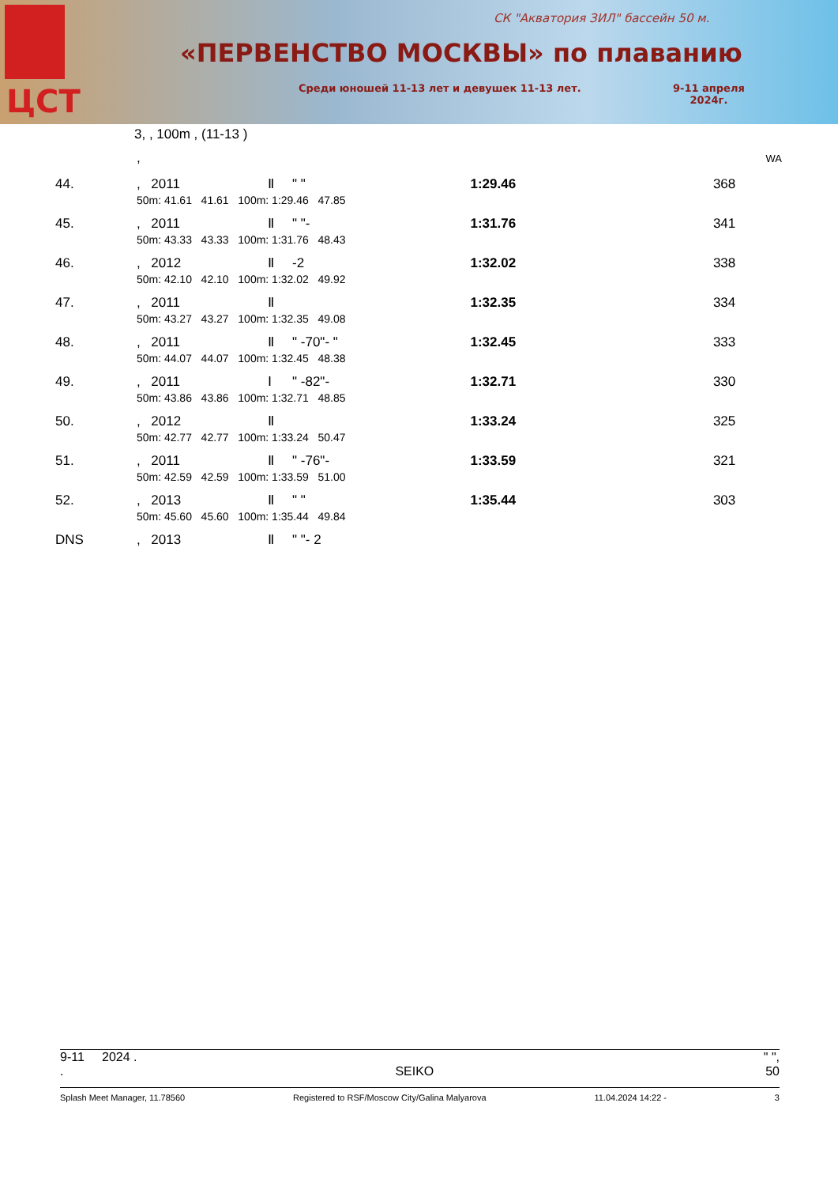ЦСТ
СК "Акватория ЗИЛ" бассейн 50 м.
«ПЕРВЕНСТВО МОСКВЫ» по плаванию
Среди юношей 11-13 лет и девушек 11-13 лет.
9-11 апреля
2024г.
3, , 100m , (11-13 )
| | , | | | | | | | | WA |
| 44. | , | 2011 | Ⅱ | " " | | 1:29.46 | 368 | | |
| | 50m: 41.61 41.61 100m: 1:29.46 47.85 | | | | | | | | |
| 45. | , | 2011 | Ⅱ | " "- | | 1:31.76 | 341 | | |
| | 50m: 43.33 43.33 100m: 1:31.76 48.43 | | | | | | | | |
| 46. | , | 2012 | Ⅱ | -2 | | 1:32.02 | 338 | | |
| | 50m: 42.10 42.10 100m: 1:32.02 49.92 | | | | | | | | |
| 47. | , | 2011 | Ⅱ | | | 1:32.35 | 334 | | |
| | 50m: 43.27 43.27 100m: 1:32.35 49.08 | | | | | | | | |
| 48. | , | 2011 | Ⅱ | " -70"- " | | 1:32.45 | 333 | | |
| | 50m: 44.07 44.07 100m: 1:32.45 48.38 | | | | | | | | |
| 49. | , | 2011 | Ⅰ | " -82"- | | 1:32.71 | 330 | | |
| | 50m: 43.86 43.86 100m: 1:32.71 48.85 | | | | | | | | |
| 50. | , | 2012 | Ⅱ | | | 1:33.24 | 325 | | |
| | 50m: 42.77 42.77 100m: 1:33.24 50.47 | | | | | | | | |
| 51. | , | 2011 | Ⅱ | " -76"- | | 1:33.59 | 321 | | |
| | 50m: 42.59 42.59 100m: 1:33.59 51.00 | | | | | | | | |
| 52. | , | 2013 | Ⅱ | " " | | 1:35.44 | 303 | | |
| | 50m: 45.60 45.60 100m: 1:35.44 49.84 | | | | | | | | |
| DNS | , | 2013 | Ⅱ | " "- 2 | | | | | |
9-11 2024 . " ",
. SEIKO 50
Splash Meet Manager, 11.78560 Registered to RSF/Moscow City/Galina Malyarova 11.04.2024 14:22 - 3